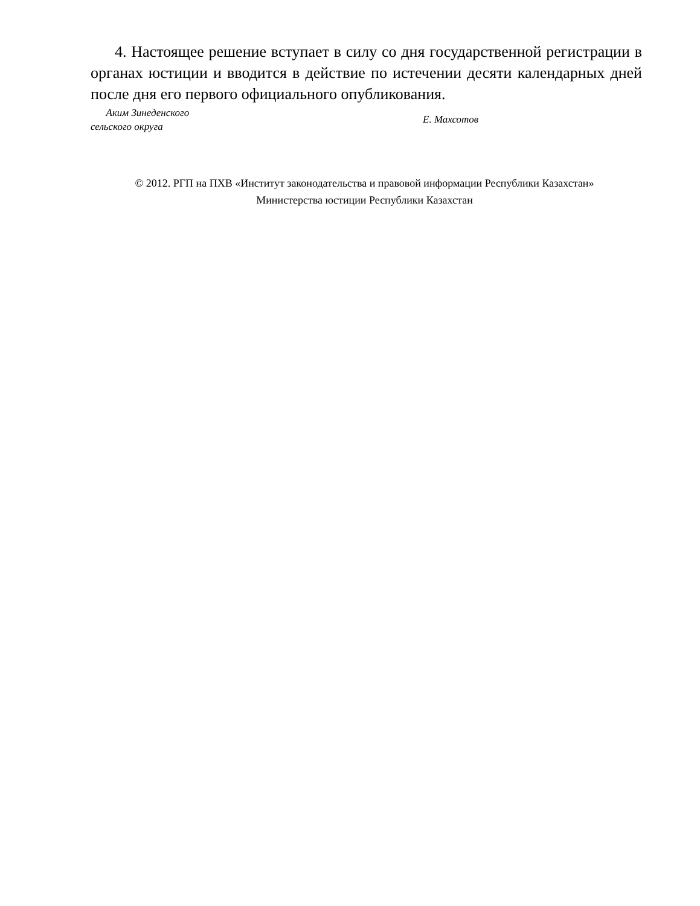4. Настоящее решение вступает в силу со дня государственной регистрации в органах юстиции и вводится в действие по истечении десяти календарных дней после дня его первого официального опубликования.
Аким Зинеденского
сельского округа
Е. Махсотов
© 2012. РГП на ПХВ «Институт законодательства и правовой информации Республики Казахстан»
Министерства юстиции Республики Казахстан